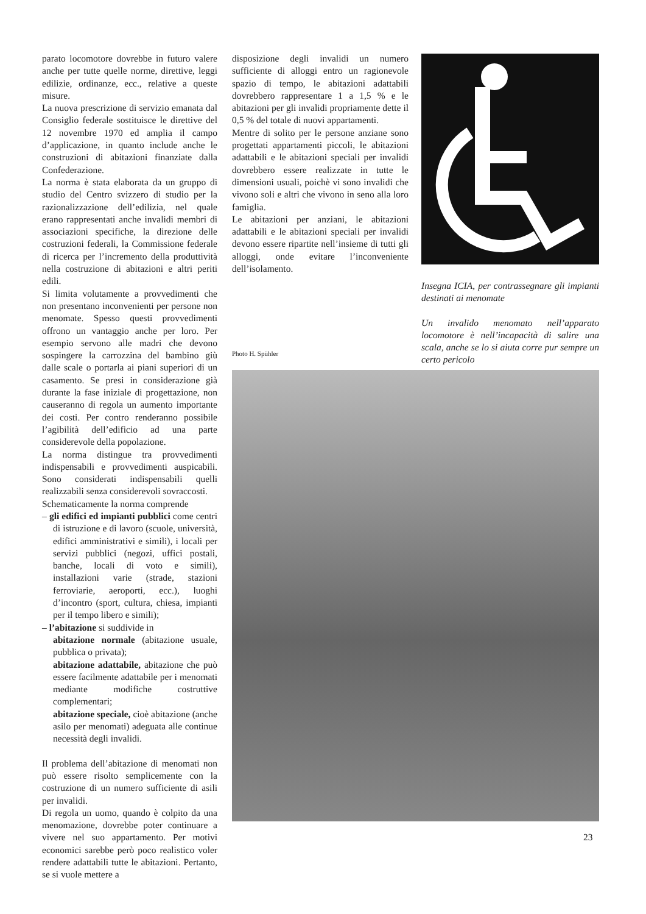parato locomotore dovrebbe in futuro valere anche per tutte quelle norme, direttive, leggi edilizie, ordinanze, ecc., relative a queste misure.
La nuova prescrizione di servizio emanata dal Consiglio federale sostituisce le direttive del 12 novembre 1970 ed amplia il campo d’applicazione, in quanto include anche le construzioni di abitazioni finanziate dalla Confederazione.
La norma è stata elaborata da un gruppo di studio del Centro svizzero di studio per la razionalizzazione dell’edilizia, nel quale erano rappresentati anche invalidi membri di associazioni specifiche, la direzione delle costruzioni federali, la Commissione federale di ricerca per l’incremento della produttività nella costruzione di abitazioni e altri periti edili.
Si limita volutamente a provvedimenti che non presentano inconvenienti per persone non menomate. Spesso questi provvedimenti offrono un vantaggio anche per loro. Per esempio servono alle madri che devono sospingere la carrozzina del bambino giù dalle scale o portarla ai piani superiori di un casamento. Se presi in considerazione già durante la fase iniziale di progettazione, non causeranno di regola un aumento importante dei costi. Per contro renderanno possibile l’agibilità dell’edificio ad una parte considerevole della popolazione.
La norma distingue tra provvedimenti indispensabili e provvedimenti auspicabili. Sono considerati indispensabili quelli realizzabili senza considerevoli sovraccosti.
Schematicamente la norma comprende
– gli edifici ed impianti pubblici come centri di istruzione e di lavoro (scuole, università, edifici amministrativi e simili), i locali per servizi pubblici (negozi, uffici postali, banche, locali di voto e simili), installazioni varie (strade, stazioni ferroviarie, aeroporti, ecc.), luoghi d’incontro (sport, cultura, chiesa, impianti per il tempo libero e simili);
– l’abitazione si suddivide in
abitazione normale (abitazione usuale, pubblica o privata);
abitazione adattabile, abitazione che può essere facilmente adattabile per i menomati mediante modifiche costruttive complementari;
abitazione speciale, cioè abitazione (anche asilo per menomati) adeguata alle continue necessità degli invalidi.
Il problema dell’abitazione di menomati non può essere risolto semplicemente con la costruzione di un numero sufficiente di asili per invalidi.
Di regola un uomo, quando è colpito da una menomazione, dovrebbe poter continuare a vivere nel suo appartamento. Per motivi economici sarebbe però poco realistico voler rendere adattabili tutte le abitazioni. Pertanto, se si vuole mettere a
disposizione degli invalidi un numero sufficiente di alloggi entro un ragionevole spazio di tempo, le abitazioni adattabili dovrebbero rappresentare 1 a 1,5 % e le abitazioni per gli invalidi propriamente dette il 0,5 % del totale di nuovi appartamenti.
Mentre di solito per le persone anziane sono progettati appartamenti piccoli, le abitazioni adattabili e le abitazioni speciali per invalidi dovrebbero essere realizzate in tutte le dimensioni usuali, poichè vi sono invalidi che vivono soli e altri che vivono in seno alla loro famiglia.
Le abitazioni per anziani, le abitazioni adattabili e le abitazioni speciali per invalidi devono essere ripartite nell’insieme di tutti gli alloggi, onde evitare l’inconveniente dell’isolamento.
Insegna ICIA, per contrassegnare gli impianti destinati ai menomate
Un invalido menomato nell’apparato locomotore è nell’incapacità di salire una scala, anche se lo si aiuta corre pur sempre un certo pericolo
Photo H. Spühler
23